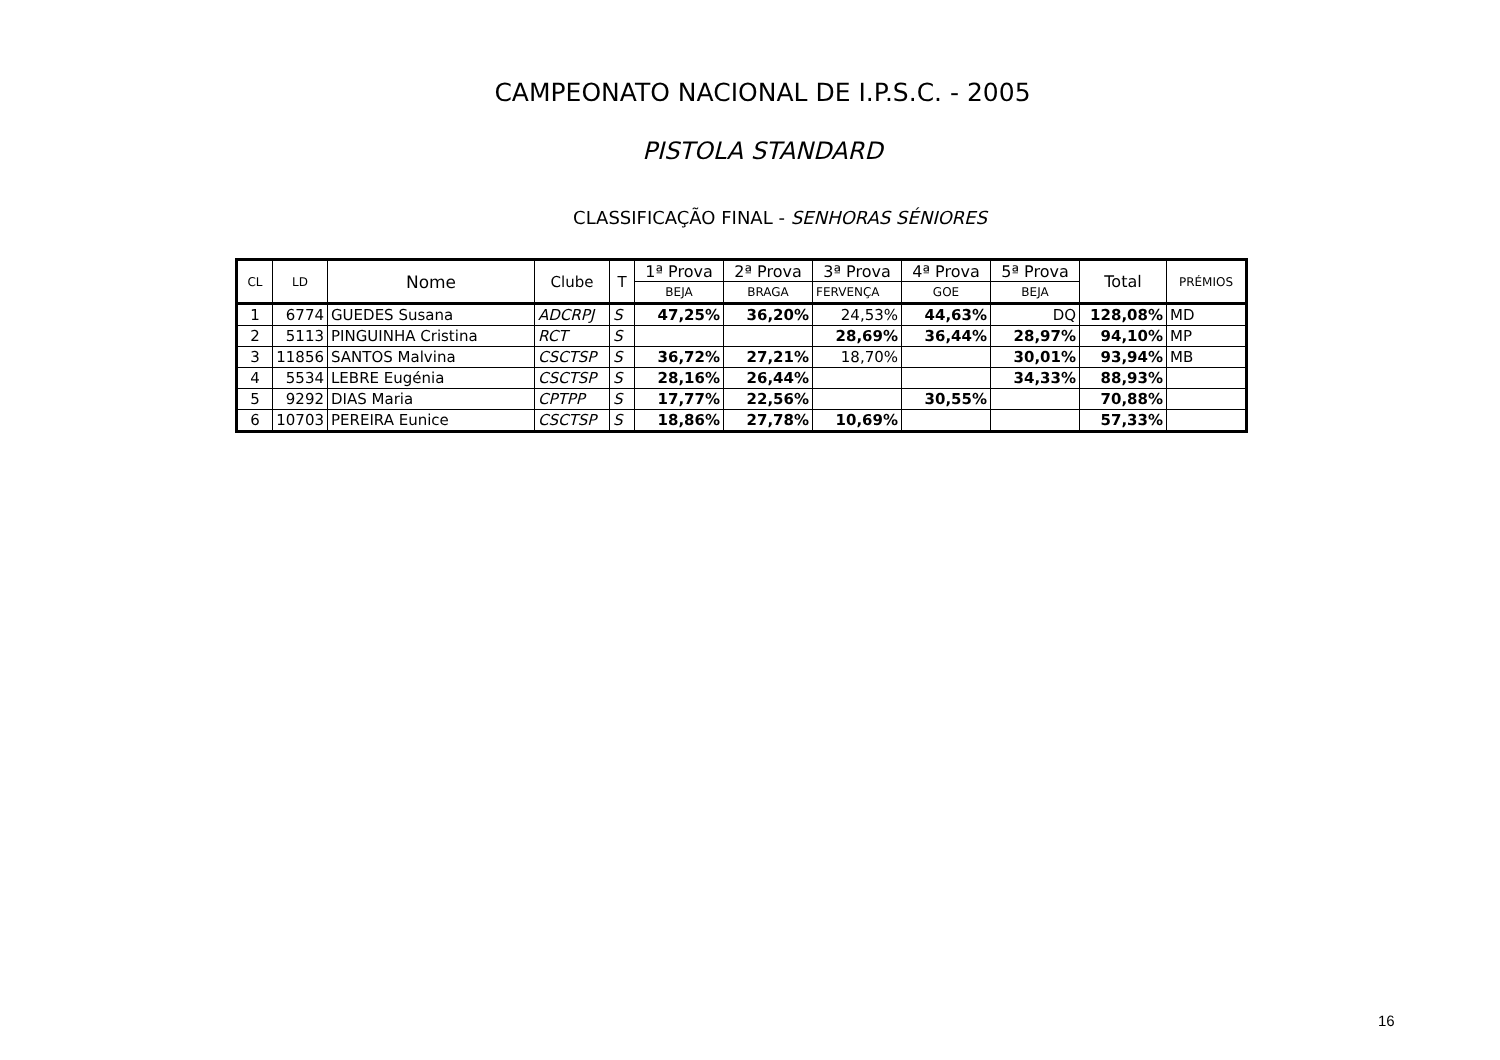CAMPEONATO NACIONAL DE I.P.S.C. - 2005
PISTOLA STANDARD
CLASSIFICAÇÃO FINAL - SENHORAS SÉNIORES
| CL | LD | Nome | Clube | T | 1ª Prova | 2ª Prova | 3ª Prova | 4ª Prova | 5ª Prova | Total | PRÉMIOS |
| --- | --- | --- | --- | --- | --- | --- | --- | --- | --- | --- | --- |
| | | | | | BEJA | BRAGA | FERVENÇA | GOE | BEJA | | |
| 1 | 6774 | GUEDES Susana | ADCRPJ | S | 47,25% | 36,20% | 24,53% | 44,63% | DQ | 128,08% | MD |
| 2 | 5113 | PINGUINHA Cristina | RCT | S | | | 28,69% | 36,44% | 28,97% | 94,10% | MP |
| 3 | 11856 | SANTOS Malvina | CSCTSP | S | 36,72% | 27,21% | 18,70% | | 30,01% | 93,94% | MB |
| 4 | 5534 | LEBRE Eugénia | CSCTSP | S | 28,16% | 26,44% | | | 34,33% | 88,93% | |
| 5 | 9292 | DIAS Maria | CPTPP | S | 17,77% | 22,56% | | 30,55% | | 70,88% | |
| 6 | 10703 | PEREIRA Eunice | CSCTSP | S | 18,86% | 27,78% | 10,69% | | | 57,33% | |
16